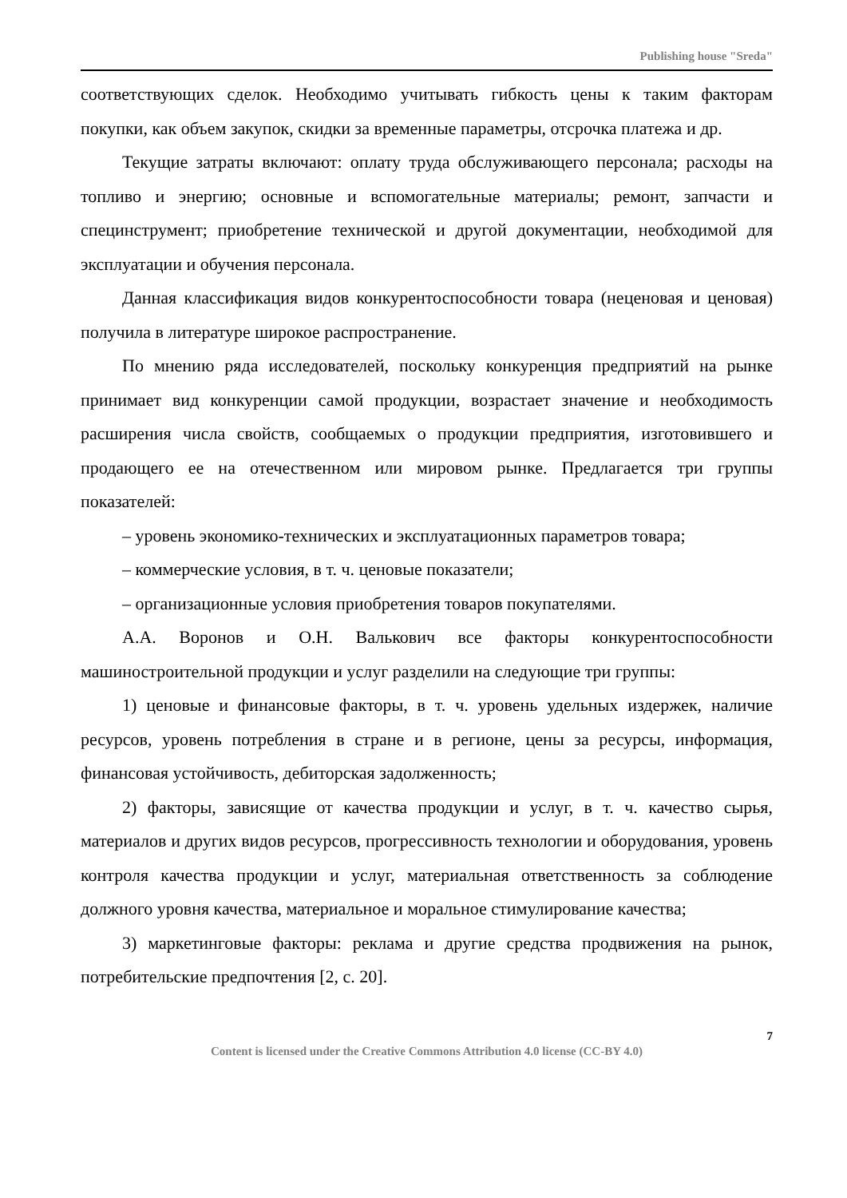Publishing house "Sreda"
соответствующих сделок. Необходимо учитывать гибкость цены к таким факторам покупки, как объем закупок, скидки за временные параметры, отсрочка платежа и др.
Текущие затраты включают: оплату труда обслуживающего персонала; расходы на топливо и энергию; основные и вспомогательные материалы; ремонт, запчасти и специнструмент; приобретение технической и другой документации, необходимой для эксплуатации и обучения персонала.
Данная классификация видов конкурентоспособности товара (неценовая и ценовая) получила в литературе широкое распространение.
По мнению ряда исследователей, поскольку конкуренция предприятий на рынке принимает вид конкуренции самой продукции, возрастает значение и необходимость расширения числа свойств, сообщаемых о продукции предприятия, изготовившего и продающего ее на отечественном или мировом рынке. Предлагается три группы показателей:
– уровень экономико-технических и эксплуатационных параметров товара;
– коммерческие условия, в т. ч. ценовые показатели;
– организационные условия приобретения товаров покупателями.
А.А. Воронов и О.Н. Валькович все факторы конкурентоспособности машиностроительной продукции и услуг разделили на следующие три группы:
1) ценовые и финансовые факторы, в т. ч. уровень удельных издержек, наличие ресурсов, уровень потребления в стране и в регионе, цены за ресурсы, информация, финансовая устойчивость, дебиторская задолженность;
2) факторы, зависящие от качества продукции и услуг, в т. ч. качество сырья, материалов и других видов ресурсов, прогрессивность технологии и оборудования, уровень контроля качества продукции и услуг, материальная ответственность за соблюдение должного уровня качества, материальное и моральное стимулирование качества;
3) маркетинговые факторы: реклама и другие средства продвижения на рынок, потребительские предпочтения [2, с. 20].
7
Content is licensed under the Creative Commons Attribution 4.0 license (CC-BY 4.0)